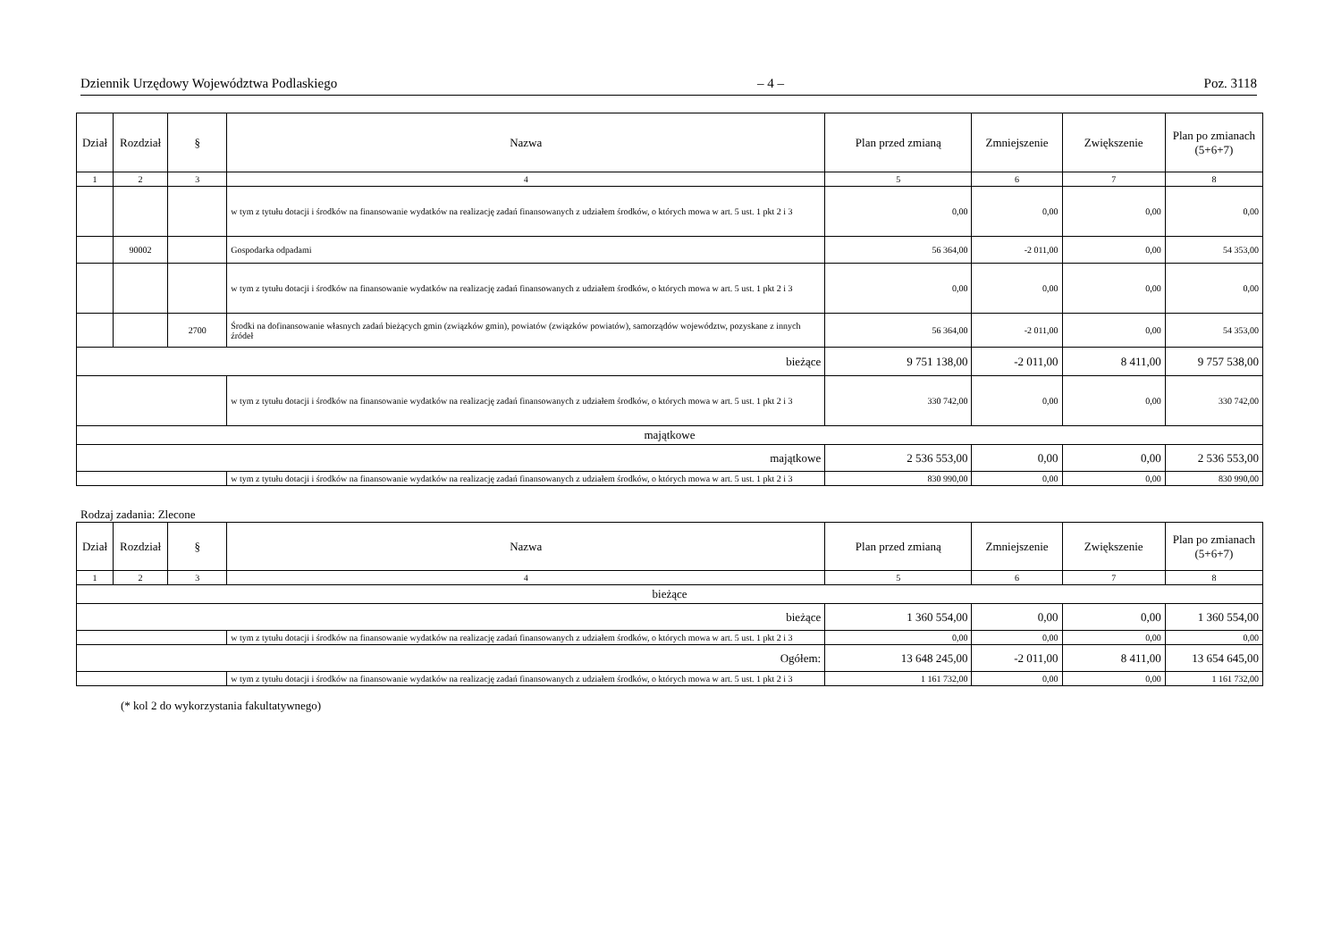Dziennik Urzędowy Województwa Podlaskiego – 4 – Poz. 3118
| Dział | Rozdział | § | Nazwa | Plan przed zmianą | Zmniejszenie | Zwiększenie | Plan po zmianach (5+6+7) |
| --- | --- | --- | --- | --- | --- | --- | --- |
| 1 | 2 | 3 | 4 | 5 | 6 | 7 | 8 |
| | | | w tym z tytułu dotacji i środków na finansowanie wydatków na realizację zadań finansowanych z udziałem środków, o których mowa w art. 5 ust. 1 pkt 2 i 3 | 0,00 | 0,00 | 0,00 | 0,00 |
| | 90002 | | Gospodarka odpadami | 56 364,00 | -2 011,00 | 0,00 | 54 353,00 |
| | | | w tym z tytułu dotacji i środków na finansowanie wydatków na realizację zadań finansowanych z udziałem środków, o których mowa w art. 5 ust. 1 pkt 2 i 3 | 0,00 | 0,00 | 0,00 | 0,00 |
| | | 2700 | Środki na dofinansowanie własnych zadań bieżących gmin (związków gmin), powiatów (związków powiatów), samorządów województw, pozyskane z innych źródeł | 56 364,00 | -2 011,00 | 0,00 | 54 353,00 |
| bieżące | | | | 9 751 138,00 | -2 011,00 | 8 411,00 | 9 757 538,00 |
| | | | w tym z tytułu dotacji i środków na finansowanie wydatków na realizację zadań finansowanych z udziałem środków, o których mowa w art. 5 ust. 1 pkt 2 i 3 | 330 742,00 | 0,00 | 0,00 | 330 742,00 |
| majątkowe | | | | | | | |
| majątkowe | | | | 2 536 553,00 | 0,00 | 0,00 | 2 536 553,00 |
| | | | w tym z tytułu dotacji i środków na finansowanie wydatków na realizację zadań finansowanych z udziałem środków, o których mowa w art. 5 ust. 1 pkt 2 i 3 | 830 990,00 | 0,00 | 0,00 | 830 990,00 |
Rodzaj zadania: Zlecone
| Dział | Rozdział | § | Nazwa | Plan przed zmianą | Zmniejszenie | Zwiększenie | Plan po zmianach (5+6+7) |
| --- | --- | --- | --- | --- | --- | --- | --- |
| 1 | 2 | 3 | 4 | 5 | 6 | 7 | 8 |
| bieżące | | | | | | | |
| bieżące | | | | 1 360 554,00 | 0,00 | 0,00 | 1 360 554,00 |
| | | | w tym z tytułu dotacji i środków na finansowanie wydatków na realizację zadań finansowanych z udziałem środków, o których mowa w art. 5 ust. 1 pkt 2 i 3 | 0,00 | 0,00 | 0,00 | 0,00 |
| Ogółem: | | | | 13 648 245,00 | -2 011,00 | 8 411,00 | 13 654 645,00 |
| | | | w tym z tytułu dotacji i środków na finansowanie wydatków na realizację zadań finansowanych z udziałem środków, o których mowa w art. 5 ust. 1 pkt 2 i 3 | 1 161 732,00 | 0,00 | 0,00 | 1 161 732,00 |
(* kol 2 do wykorzystania fakultatywnego)